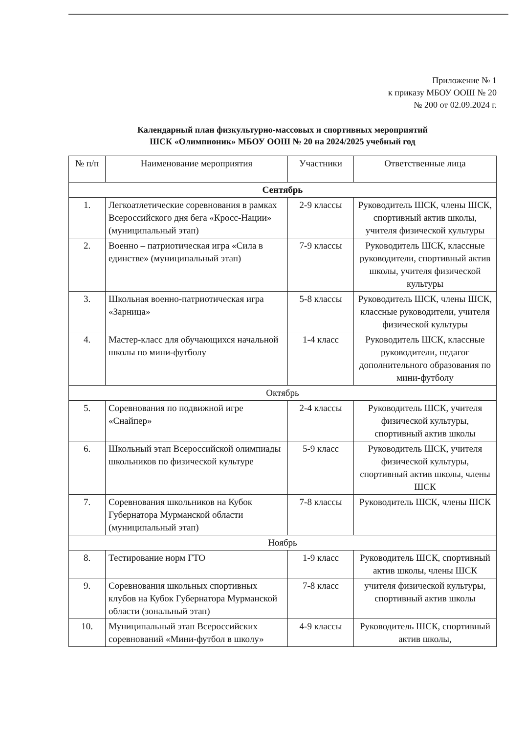Приложение № 1
к приказу МБОУ ООШ № 20
№ 200 от 02.09.2024 г.
Календарный план физкультурно-массовых и спортивных мероприятий
ШСК «Олимпионик» МБОУ ООШ № 20 на 2024/2025 учебный год
| № п/п | Наименование мероприятия | Участники | Ответственные лица |
| --- | --- | --- | --- |
| Сентябрь | | | |
| 1. | Легкоатлетические соревнования в рамках Всероссийского дня бега «Кросс-Нации» (муниципальный этап) | 2-9 классы | Руководитель ШСК, члены ШСК, спортивный актив школы, учителя физической культуры |
| 2. | Военно – патриотическая игра «Сила в единстве» (муниципальный этап) | 7-9 классы | Руководитель ШСК, классные руководители, спортивный актив школы, учителя физической культуры |
| 3. | Школьная военно-патриотическая игра «Зарница» | 5-8 классы | Руководитель ШСК, члены ШСК, классные руководители, учителя физической культуры |
| 4. | Мастер-класс для обучающихся начальной школы по мини-футболу | 1-4 класс | Руководитель ШСК, классные руководители, педагог дополнительного образования по мини-футболу |
| Октябрь | | | |
| 5. | Соревнования по подвижной игре «Снайпер» | 2-4 классы | Руководитель ШСК, учителя физической культуры, спортивный актив школы |
| 6. | Школьный этап Всероссийской олимпиады школьников по физической культуре | 5-9 класс | Руководитель ШСК, учителя физической культуры, спортивный актив школы, члены ШСК |
| 7. | Соревнования школьников на Кубок Губернатора Мурманской области (муниципальный этап) | 7-8 классы | Руководитель ШСК, члены ШСК |
| Ноябрь | | | |
| 8. | Тестирование норм ГТО | 1-9 класс | Руководитель ШСК, спортивный актив школы, члены ШСК |
| 9. | Соревнования школьных спортивных клубов на Кубок Губернатора Мурманской области (зональный этап) | 7-8 класс | учителя физической культуры, спортивный актив школы |
| 10. | Муниципальный этап Всероссийских соревнований «Мини-футбол в школу» | 4-9 классы | Руководитель ШСК, спортивный актив школы, |